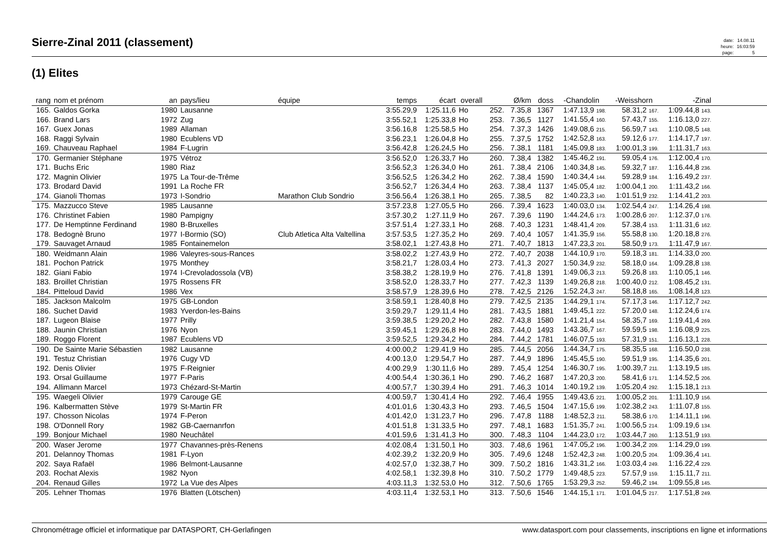Sierre-Zinal 2011 (classement)
| date: | 14.08.11 |
| heure: | 16:03:59 |
| page: | 5 |
(1) Elites
| rang | nom et prénom | an | pays/lieu | équipe | temps | écart | overall | | Ø/km | doss | -Chandolin | -Weisshorn | -Zinal | |
| --- | --- | --- | --- | --- | --- | --- | --- | --- | --- | --- | --- | --- | --- | --- |
| 165. | Galdos Gorka | 1980 | Lausanne | | 3:55.29,9 | 1:25.11,6 | Ho | 252. | 7.35,8 | 1367 | 1:47.13,9 198. | 58.31,2 167. | 1:09.44,8 143. | |
| 166. | Brand Lars | 1972 | Zug | | 3:55.52,1 | 1:25.33,8 | Ho | 253. | 7.36,5 | 1127 | 1:41.55,4 160. | 57.43,7 155. | 1:16.13,0 227. | |
| 167. | Guex Jonas | 1989 | Allaman | | 3:56.16,8 | 1:25.58,5 | Ho | 254. | 7.37,3 | 1426 | 1:49.08,6 215. | 56.59,7 143. | 1:10.08,5 148. | |
| 168. | Raggi Sylvain | 1980 | Ecublens VD | | 3:56.23,1 | 1:26.04,8 | Ho | 255. | 7.37,5 | 1752 | 1:42.52,8 163. | 59.12,6 177. | 1:14.17,7 197. | |
| 169. | Chauveau Raphael | 1984 | F-Lugrin | | 3:56.42,8 | 1:26.24,5 | Ho | 256. | 7.38,1 | 1181 | 1:45.09,8 183. | 1:00.01,3 199. | 1:11.31,7 163. | |
| 170. | Germanier Stéphane | 1975 | Vétroz | | 3:56.52,0 | 1:26.33,7 | Ho | 260. | 7.38,4 | 1382 | 1:45.46,2 191. | 59.05,4 176. | 1:12.00,4 170. | |
| 171. | Buchs Eric | 1980 | Riaz | | 3:56.52,3 | 1:26.34,0 | Ho | 261. | 7.38,4 | 2106 | 1:40.34,8 145. | 59.32,7 187. | 1:16.44,8 236. | |
| 172. | Magnin Olivier | 1975 | La Tour-de-Trême | | 3:56.52,5 | 1:26.34,2 | Ho | 262. | 7.38,4 | 1590 | 1:40.34,4 144. | 59.28,9 184. | 1:16.49,2 237. | |
| 173. | Brodard David | 1991 | La Roche FR | | 3:56.52,7 | 1:26.34,4 | Ho | 263. | 7.38,4 | 1137 | 1:45.05,4 182. | 1:00.04,1 200. | 1:11.43,2 166. | |
| 174. | Gianoli Thomas | 1973 | I-Sondrio | Marathon Club Sondrio | 3:56.56,4 | 1:26.38,1 | Ho | 265. | 7.38,5 | 82 | 1:40.23,3 140. | 1:01.51,9 232. | 1:14.41,2 203. | |
| 175. | Mazzucco Steve | 1985 | Lausanne | | 3:57.23,8 | 1:27.05,5 | Ho | 266. | 7.39,4 | 1623 | 1:40.03,0 134. | 1:02.54,4 247. | 1:14.26,4 198. | |
| 176. | Christinet Fabien | 1980 | Pampigny | | 3:57.30,2 | 1:27.11,9 | Ho | 267. | 7.39,6 | 1190 | 1:44.24,6 173. | 1:00.28,6 207. | 1:12.37,0 176. | |
| 177. | De Hemptinne Ferdinand | 1980 | B-Bruxelles | | 3:57.51,4 | 1:27.33,1 | Ho | 268. | 7.40,3 | 1231 | 1:48.41,4 209. | 57.38,4 153. | 1:11.31,6 162. | |
| 178. | Bedognè Bruno | 1977 | I-Bormio (SO) | Club Atletica Alta Valtellina | 3:57.53,5 | 1:27.35,2 | Ho | 269. | 7.40,4 | 1057 | 1:41.35,9 156. | 55.58,8 130. | 1:20.18,8 276. | |
| 179. | Sauvaget Arnaud | 1985 | Fontainemelon | | 3:58.02,1 | 1:27.43,8 | Ho | 271. | 7.40,7 | 1813 | 1:47.23,3 201. | 58.50,9 173. | 1:11.47,9 167. | |
| 180. | Weidmann Alain | 1986 | Valeyres-sous-Rances | | 3:58.02,2 | 1:27.43,9 | Ho | 272. | 7.40,7 | 2038 | 1:44.10,9 170. | 59.18,3 181. | 1:14.33,0 200. | |
| 181. | Pochon Patrick | 1975 | Monthey | | 3:58.21,7 | 1:28.03,4 | Ho | 273. | 7.41,3 | 2027 | 1:50.34,9 232. | 58.18,0 164. | 1:09.28,8 138. | |
| 182. | Giani Fabio | 1974 | I-Crevoladossola (VB) | | 3:58.38,2 | 1:28.19,9 | Ho | 276. | 7.41,8 | 1391 | 1:49.06,3 213. | 59.26,8 183. | 1:10.05,1 146. | |
| 183. | Broillet Christian | 1975 | Rossens FR | | 3:58.52,0 | 1:28.33,7 | Ho | 277. | 7.42,3 | 1139 | 1:49.26,8 218. | 1:00.40,0 212. | 1:08.45,2 131. | |
| 184. | Pitteloud David | 1986 | Vex | | 3:58.57,9 | 1:28.39,6 | Ho | 278. | 7.42,5 | 2126 | 1:52.24,3 247. | 58.18,8 165. | 1:08.14,8 123. | |
| 185. | Jackson Malcolm | 1975 | GB-London | | 3:58.59,1 | 1:28.40,8 | Ho | 279. | 7.42,5 | 2135 | 1:44.29,1 174. | 57.17,3 146. | 1:17.12,7 242. | |
| 186. | Suchet David | 1983 | Yverdon-les-Bains | | 3:59.29,7 | 1:29.11,4 | Ho | 281. | 7.43,5 | 1881 | 1:49.45,1 222. | 57.20,0 148. | 1:12.24,6 174. | |
| 187. | Lugeon Blaise | 1977 | Prilly | | 3:59.38,5 | 1:29.20,2 | Ho | 282. | 7.43,8 | 1580 | 1:41.21,4 154. | 58.35,7 169. | 1:19.41,4 269. | |
| 188. | Jaunin Christian | 1976 | Nyon | | 3:59.45,1 | 1:29.26,8 | Ho | 283. | 7.44,0 | 1493 | 1:43.36,7 167. | 59.59,5 198. | 1:16.08,9 225. | |
| 189. | Roggo Florent | 1987 | Ecublens VD | | 3:59.52,5 | 1:29.34,2 | Ho | 284. | 7.44,2 | 1781 | 1:46.07,5 193. | 57.31,9 151. | 1:16.13,1 228. | |
| 190. | De Sainte Marie Sébastien | 1982 | Lausanne | | 4:00.00,2 | 1:29.41,9 | Ho | 285. | 7.44,5 | 2056 | 1:44.34,7 175. | 58.35,5 168. | 1:16.50,0 238. | |
| 191. | Testuz Christian | 1976 | Cugy VD | | 4:00.13,0 | 1:29.54,7 | Ho | 287. | 7.44,9 | 1896 | 1:45.45,5 190. | 59.51,9 195. | 1:14.35,6 201. | |
| 192. | Denis Olivier | 1975 | F-Reignier | | 4:00.29,9 | 1:30.11,6 | Ho | 289. | 7.45,4 | 1254 | 1:46.30,7 195. | 1:00.39,7 211. | 1:13.19,5 185. | |
| 193. | Orsal Guillaume | 1977 | F-Paris | | 4:00.54,4 | 1:30.36,1 | Ho | 290. | 7.46,2 | 1687 | 1:47.20,3 200. | 58.41,6 171. | 1:14.52,5 206. | |
| 194. | Allimann Marcel | 1973 | Chézard-St-Martin | | 4:00.57,7 | 1:30.39,4 | Ho | 291. | 7.46,3 | 1014 | 1:40.19,2 139. | 1:05.20,4 292. | 1:15.18,1 213. | |
| 195. | Waegeli Olivier | 1979 | Carouge GE | | 4:00.59,7 | 1:30.41,4 | Ho | 292. | 7.46,4 | 1955 | 1:49.43,6 221. | 1:00.05,2 201. | 1:11.10,9 156. | |
| 196. | Kalbermatten Stève | 1979 | St-Martin FR | | 4:01.01,6 | 1:30.43,3 | Ho | 293. | 7.46,5 | 1504 | 1:47.15,6 199. | 1:02.38,2 243. | 1:11.07,8 155. | |
| 197. | Chosson Nicolas | 1974 | F-Peron | | 4:01.42,0 | 1:31.23,7 | Ho | 296. | 7.47,8 | 1188 | 1:48.52,3 211. | 58.38,6 170. | 1:14.11,1 196. | |
| 198. | O'Donnell Rory | 1982 | GB-Caernanrfon | | 4:01.51,8 | 1:31.33,5 | Ho | 297. | 7.48,1 | 1683 | 1:51.35,7 241. | 1:00.56,5 214. | 1:09.19,6 134. | |
| 199. | Bonjour Michael | 1980 | Neuchâtel | | 4:01.59,6 | 1:31.41,3 | Ho | 300. | 7.48,3 | 1104 | 1:44.23,0 172. | 1:03.44,7 260. | 1:13.51,9 193. | |
| 200. | Waser Jerome | 1977 | Chavannes-près-Renens | | 4:02.08,4 | 1:31.50,1 | Ho | 303. | 7.48,6 | 1961 | 1:47.05,2 196. | 1:00.34,2 209. | 1:14.29,0 199. | |
| 201. | Delannoy Thomas | 1981 | F-Lyon | | 4:02.39,2 | 1:32.20,9 | Ho | 305. | 7.49,6 | 1248 | 1:52.42,3 248. | 1:00.20,5 204. | 1:09.36,4 141. | |
| 202. | Saya Rafaël | 1986 | Belmont-Lausanne | | 4:02.57,0 | 1:32.38,7 | Ho | 309. | 7.50,2 | 1816 | 1:43.31,2 166. | 1:03.03,4 249. | 1:16.22,4 229. | |
| 203. | Rochat Alexis | 1982 | Nyon | | 4:02.58,1 | 1:32.39,8 | Ho | 310. | 7.50,2 | 1779 | 1:49.48,5 223. | 57.57,9 159. | 1:15.11,7 211. | |
| 204. | Renaud Gilles | 1972 | La Vue des Alpes | | 4:03.11,3 | 1:32.53,0 | Ho | 312. | 7.50,6 | 1765 | 1:53.29,3 252. | 59.46,2 194. | 1:09.55,8 145. | |
| 205. | Lehner Thomas | 1976 | Blatten (Lötschen) | | 4:03.11,4 | 1:32.53,1 | Ho | 313. | 7.50,6 | 1546 | 1:44.15,1 171. | 1:01.04,5 217. | 1:17.51,8 249. | |
Chronométrage officiel et informatique par DATASPORT, CH-Gerlafingen www.datasport.com pour classements, inscriptions en ligne et informations